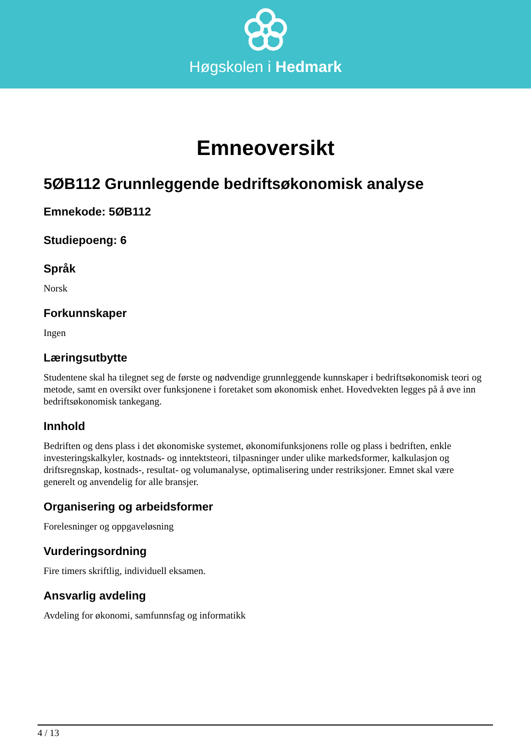Høgskolen i Hedmark
Emneoversikt
5ØB112 Grunnleggende bedriftsøkonomisk analyse
Emnekode: 5ØB112
Studiepoeng: 6
Språk
Norsk
Forkunnskaper
Ingen
Læringsutbytte
Studentene skal ha tilegnet seg de første og nødvendige grunnleggende kunnskaper i bedriftsøkonomisk teori og metode, samt en oversikt over funksjonene i foretaket som økonomisk enhet. Hovedvekten legges på å øve inn bedriftsøkonomisk tankegang.
Innhold
Bedriften og dens plass i det økonomiske systemet, økonomifunksjonens rolle og plass i bedriften, enkle investeringskalkyler, kostnads- og inntektsteori, tilpasninger under ulike markedsformer, kalkulasjon og driftsregnskap, kostnads-, resultat- og volumanalyse, optimalisering under restriksjoner. Emnet skal være generelt og anvendelig for alle bransjer.
Organisering og arbeidsformer
Forelesninger og oppgaveløsning
Vurderingsordning
Fire timers skriftlig, individuell eksamen.
Ansvarlig avdeling
Avdeling for økonomi, samfunnsfag og informatikk
4 / 13